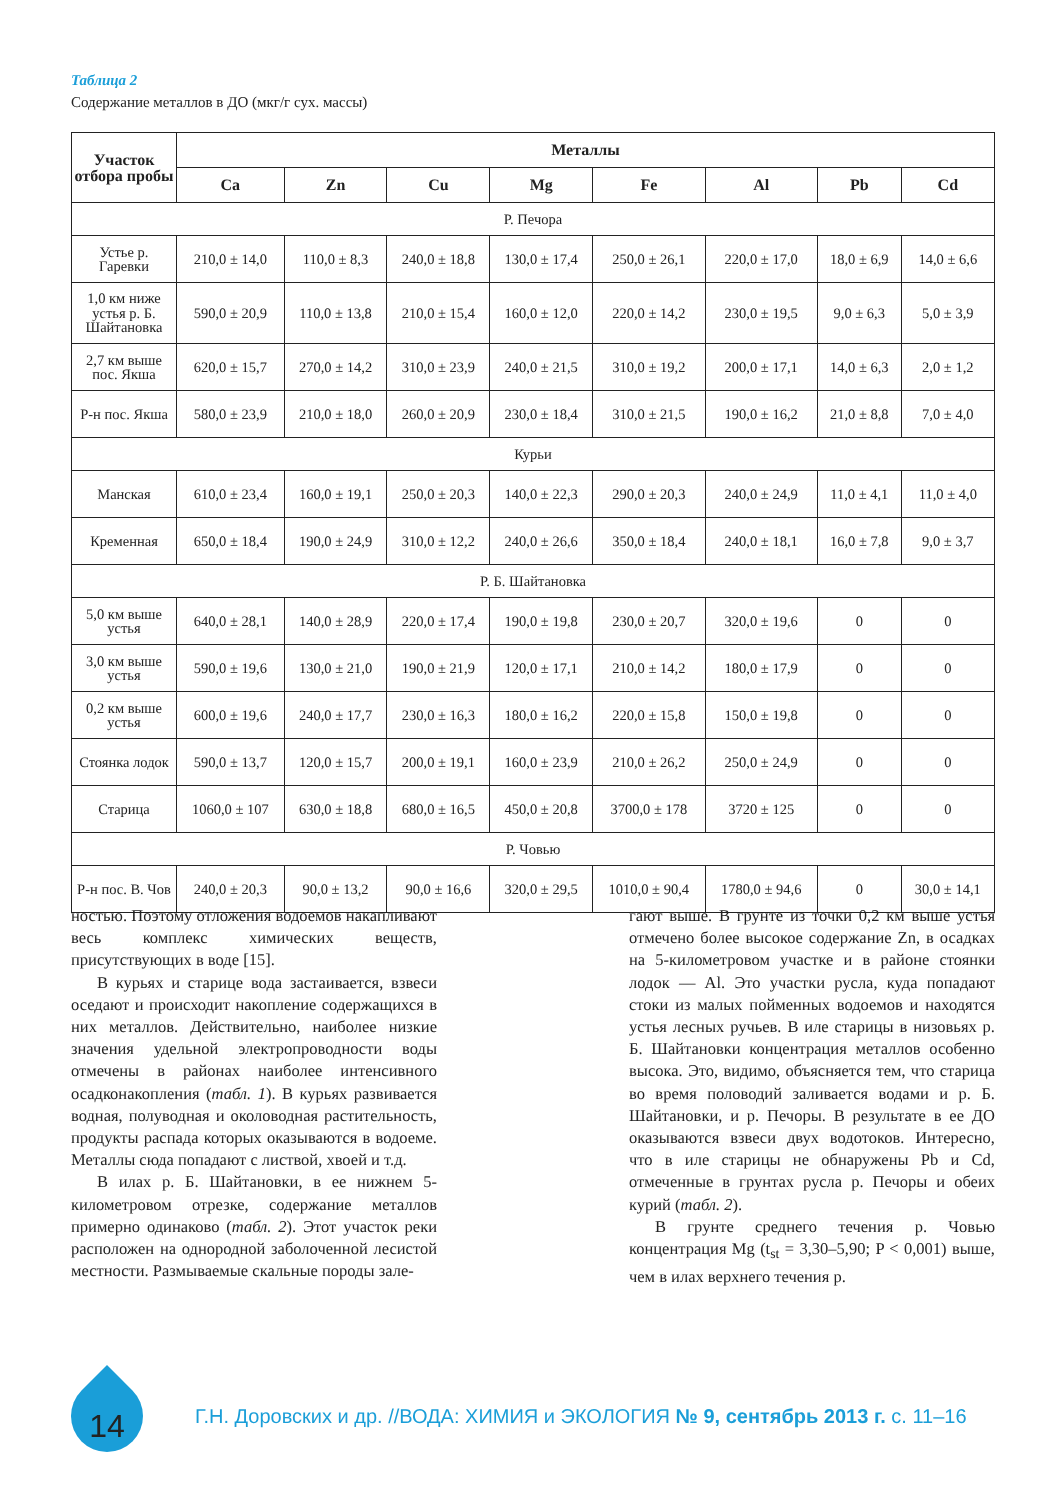Таблица 2
Содержание металлов в ДО (мкг/г сух. массы)
| Участок отбора пробы | Металлы | | | | | | | |
| --- | --- | --- | --- | --- | --- | --- | --- | --- |
| | Ca | Zn | Cu | Mg | Fe | Al | Pb | Cd |
| Р. Печора | | | | | | | | |
| Устье р. Гаревки | 210,0 ± 14,0 | 110,0 ± 8,3 | 240,0 ± 18,8 | 130,0 ± 17,4 | 250,0 ± 26,1 | 220,0 ± 17,0 | 18,0 ± 6,9 | 14,0 ± 6,6 |
| 1,0 км ниже устья р. Б. Шайтановка | 590,0 ± 20,9 | 110,0 ± 13,8 | 210,0 ± 15,4 | 160,0 ± 12,0 | 220,0 ± 14,2 | 230,0 ± 19,5 | 9,0 ± 6,3 | 5,0 ± 3,9 |
| 2,7 км выше пос. Якша | 620,0 ± 15,7 | 270,0 ± 14,2 | 310,0 ± 23,9 | 240,0 ± 21,5 | 310,0 ± 19,2 | 200,0 ± 17,1 | 14,0 ± 6,3 | 2,0 ± 1,2 |
| Р-н пос. Якша | 580,0 ± 23,9 | 210,0 ± 18,0 | 260,0 ± 20,9 | 230,0 ± 18,4 | 310,0 ± 21,5 | 190,0 ± 16,2 | 21,0 ± 8,8 | 7,0 ± 4,0 |
| Курьи | | | | | | | | |
| Манская | 610,0 ± 23,4 | 160,0 ± 19,1 | 250,0 ± 20,3 | 140,0 ± 22,3 | 290,0 ± 20,3 | 240,0 ± 24,9 | 11,0 ± 4,1 | 11,0 ± 4,0 |
| Кременная | 650,0 ± 18,4 | 190,0 ± 24,9 | 310,0 ± 12,2 | 240,0 ± 26,6 | 350,0 ± 18,4 | 240,0 ± 18,1 | 16,0 ± 7,8 | 9,0 ± 3,7 |
| Р. Б. Шайтановка | | | | | | | | |
| 5,0 км выше устья | 640,0 ± 28,1 | 140,0 ± 28,9 | 220,0 ± 17,4 | 190,0 ± 19,8 | 230,0 ± 20,7 | 320,0 ± 19,6 | 0 | 0 |
| 3,0 км выше устья | 590,0 ± 19,6 | 130,0 ± 21,0 | 190,0 ± 21,9 | 120,0 ± 17,1 | 210,0 ± 14,2 | 180,0 ± 17,9 | 0 | 0 |
| 0,2 км выше устья | 600,0 ± 19,6 | 240,0 ± 17,7 | 230,0 ± 16,3 | 180,0 ± 16,2 | 220,0 ± 15,8 | 150,0 ± 19,8 | 0 | 0 |
| Стоянка лодок | 590,0 ± 13,7 | 120,0 ± 15,7 | 200,0 ± 19,1 | 160,0 ± 23,9 | 210,0 ± 26,2 | 250,0 ± 24,9 | 0 | 0 |
| Старица | 1060,0 ± 107 | 630,0 ± 18,8 | 680,0 ± 16,5 | 450,0 ± 20,8 | 3700,0 ± 178 | 3720 ± 125 | 0 | 0 |
| Р. Човью | | | | | | | | |
| Р-н пос. В. Чов | 240,0 ± 20,3 | 90,0 ± 13,2 | 90,0 ± 16,6 | 320,0 ± 29,5 | 1010,0 ± 90,4 | 1780,0 ± 94,6 | 0 | 30,0 ± 14,1 |
ностью. Поэтому отложения водоемов накапливают весь комплекс химических веществ, присутствующих в воде [15].
В курьях и старице вода застаивается, взвеси оседают и происходит накопление содержащихся в них металлов. Действительно, наиболее низкие значения удельной электропроводности воды отмечены в районах наиболее интенсивного осадконакопления (табл. 1). В курьях развивается водная, полуводная и околоводная растительность, продукты распада которых оказываются в водоеме. Металлы сюда попадают с листвой, хвоей и т.д.
В илах р. Б. Шайтановки, в ее нижнем 5-километровом отрезке, содержание металлов примерно одинаково (табл. 2). Этот участок реки расположен на однородной заболоченной лесистой местности. Размываемые скальные породы зале-
гают выше. В грунте из точки 0,2 км выше устья отмечено более высокое содержание Zn, в осадках на 5-километровом участке и в районе стоянки лодок — Al. Это участки русла, куда попадают стоки из малых пойменных водоемов и находятся устья лесных ручьев. В иле старицы в низовьях р. Б. Шайтановки концентрация металлов особенно высока. Это, видимо, объясняется тем, что старица во время половодий заливается водами и р. Б. Шайтановки, и р. Печоры. В результате в ее ДО оказываются взвеси двух водотоков. Интересно, что в иле старицы не обнаружены Pb и Cd, отмеченные в грунтах русла р. Печоры и обеих курий (табл. 2).
В грунте среднего течения р. Човью концентрация Mg (t<sub>st</sub> = 3,30–5,90; P < 0,001) выше, чем в илах верхнего течения р.
14
Г.Н. Доровских и др. //ВОДА: ХИМИЯ и ЭКОЛОГИЯ № 9, сентябрь 2013 г. с. 11–16